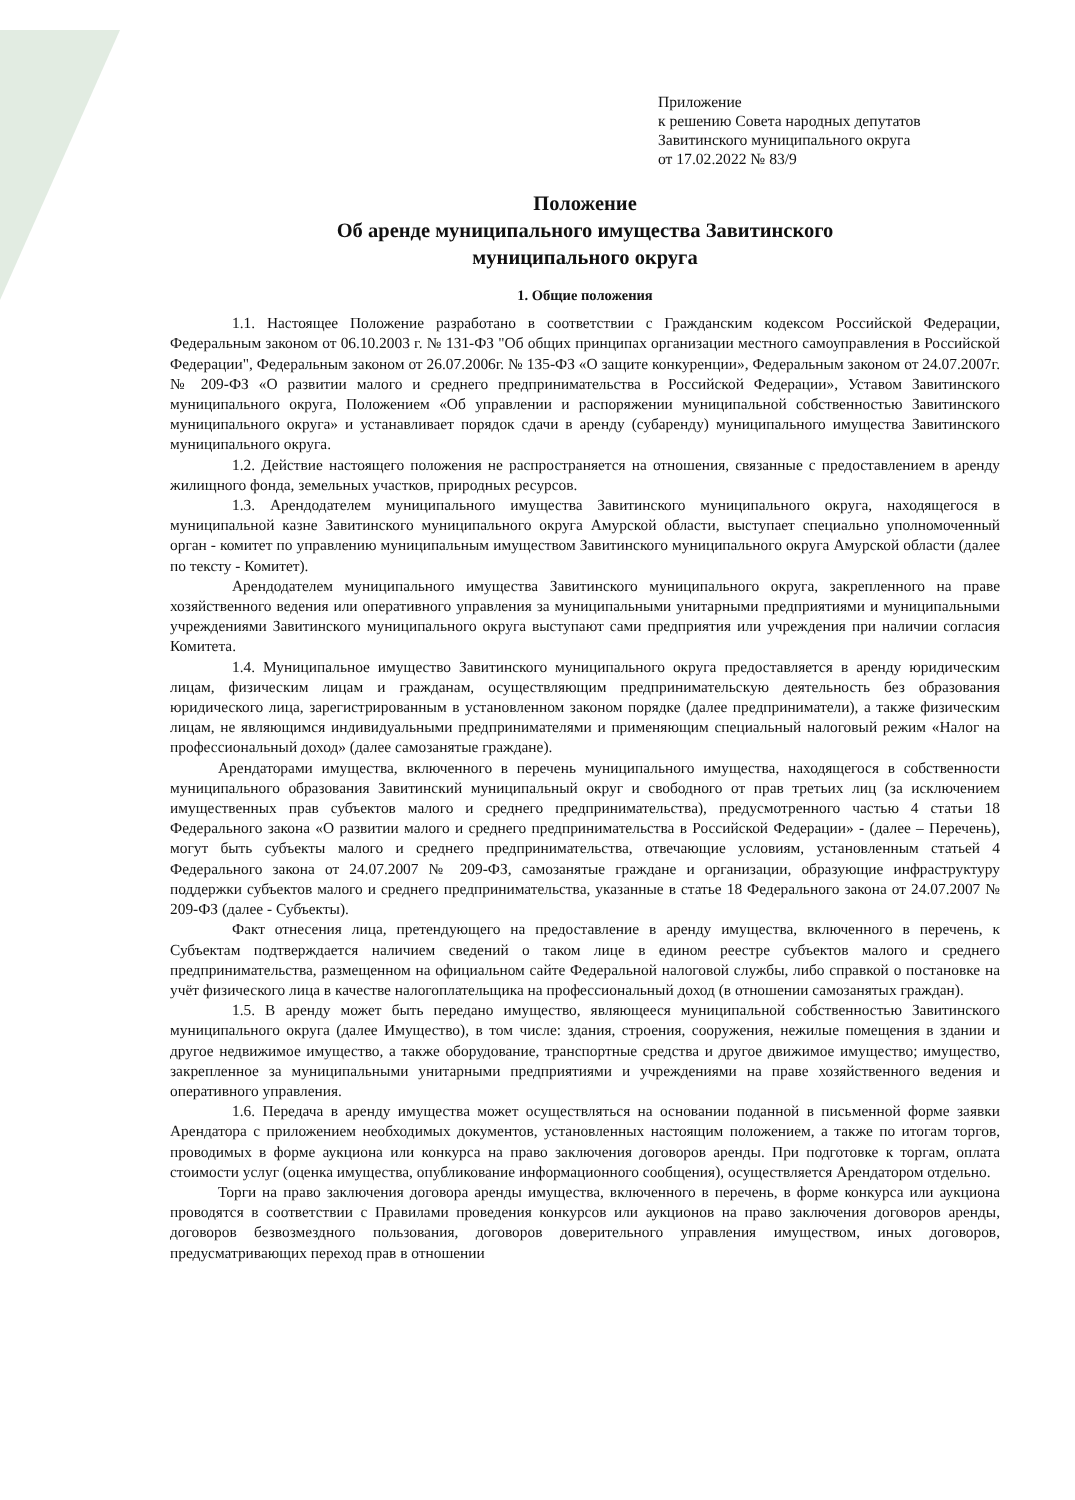Приложение
к решению Совета народных депутатов
Завитинского муниципального округа
от 17.02.2022 № 83/9
Положение
Об аренде муниципального имущества Завитинского
муниципального округа
1. Общие положения
1.1. Настоящее Положение разработано в соответствии с Гражданским кодексом Российской Федерации, Федеральным законом от 06.10.2003 г. № 131-ФЗ "Об общих принципах организации местного самоуправления в Российской Федерации", Федеральным законом от 26.07.2006г. № 135-ФЗ «О защите конкуренции», Федеральным законом от 24.07.2007г. № 209-ФЗ «О развитии малого и среднего предпринимательства в Российской Федерации», Уставом Завитинского муниципального округа, Положением «Об управлении и распоряжении муниципальной собственностью Завитинского муниципального округа» и устанавливает порядок сдачи в аренду (субаренду) муниципального имущества Завитинского муниципального округа.
1.2. Действие настоящего положения не распространяется на отношения, связанные с предоставлением в аренду жилищного фонда, земельных участков, природных ресурсов.
1.3. Арендодателем муниципального имущества Завитинского муниципального округа, находящегося в муниципальной казне Завитинского муниципального округа Амурской области, выступает специально уполномоченный орган - комитет по управлению муниципальным имуществом Завитинского муниципального округа Амурской области (далее по тексту - Комитет).
Арендодателем муниципального имущества Завитинского муниципального округа, закрепленного на праве хозяйственного ведения или оперативного управления за муниципальными унитарными предприятиями и муниципальными учреждениями Завитинского муниципального округа выступают сами предприятия или учреждения при наличии согласия Комитета.
1.4. Муниципальное имущество Завитинского муниципального округа предоставляется в аренду юридическим лицам, физическим лицам и гражданам, осуществляющим предпринимательскую деятельность без образования юридического лица, зарегистрированным в установленном законом порядке (далее предприниматели), а также физическим лицам, не являющимся индивидуальными предпринимателями и применяющим специальный налоговый режим «Налог на профессиональный доход» (далее самозанятые граждане).
Арендаторами имущества, включенного в перечень муниципального имущества, находящегося в собственности муниципального образования Завитинский муниципальный округ и свободного от прав третьих лиц (за исключением имущественных прав субъектов малого и среднего предпринимательства), предусмотренного частью 4 статьи 18 Федерального закона «О развитии малого и среднего предпринимательства в Российской Федерации» - (далее – Перечень), могут быть субъекты малого и среднего предпринимательства, отвечающие условиям, установленным статьей 4 Федерального закона от 24.07.2007 № 209-ФЗ, самозанятые граждане и организации, образующие инфраструктуру поддержки субъектов малого и среднего предпринимательства, указанные в статье 18 Федерального закона от 24.07.2007 № 209-ФЗ (далее - Субъекты).
Факт отнесения лица, претендующего на предоставление в аренду имущества, включенного в перечень, к Субъектам подтверждается наличием сведений о таком лице в едином реестре субъектов малого и среднего предпринимательства, размещенном на официальном сайте Федеральной налоговой службы, либо справкой о постановке на учёт физического лица в качестве налогоплательщика на профессиональный доход (в отношении самозанятых граждан).
1.5. В аренду может быть передано имущество, являющееся муниципальной собственностью Завитинского муниципального округа (далее Имущество), в том числе: здания, строения, сооружения, нежилые помещения в здании и другое недвижимое имущество, а также оборудование, транспортные средства и другое движимое имущество; имущество, закрепленное за муниципальными унитарными предприятиями и учреждениями на праве хозяйственного ведения и оперативного управления.
1.6. Передача в аренду имущества может осуществляться на основании поданной в письменной форме заявки Арендатора с приложением необходимых документов, установленных настоящим положением, а также по итогам торгов, проводимых в форме аукциона или конкурса на право заключения договоров аренды. При подготовке к торгам, оплата стоимости услуг (оценка имущества, опубликование информационного сообщения), осуществляется Арендатором отдельно.
Торги на право заключения договора аренды имущества, включенного в перечень, в форме конкурса или аукциона проводятся в соответствии с Правилами проведения конкурсов или аукционов на право заключения договоров аренды, договоров безвозмездного пользования, договоров доверительного управления имуществом, иных договоров, предусматривающих переход прав в отношении